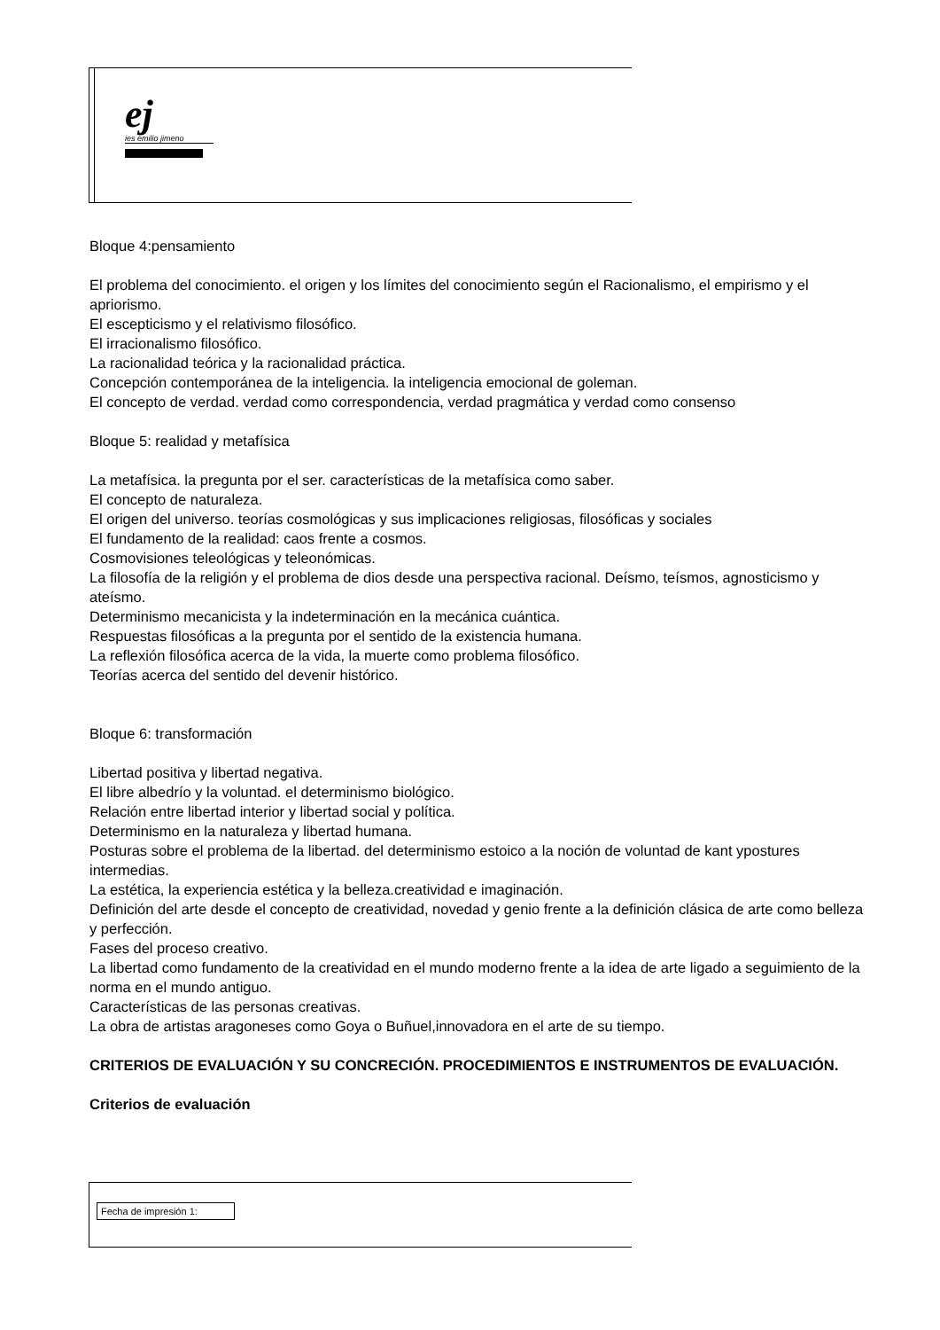ej
ies emilio jimeno
Bloque 4:pensamiento
El problema del conocimiento. el origen y los límites del conocimiento según el Racionalismo, el empirismo y el apriorismo.
El escepticismo y el relativismo filosófico.
El irracionalismo filosófico.
La racionalidad teórica y la racionalidad práctica.
Concepción contemporánea de la inteligencia. la inteligencia emocional de goleman.
El concepto de verdad. verdad como correspondencia, verdad pragmática y verdad como consenso
Bloque 5: realidad y metafísica
La metafísica. la pregunta por el ser. características de la metafísica como saber.
El concepto de naturaleza.
El origen del universo. teorías cosmológicas y sus implicaciones religiosas, filosóficas y sociales
El fundamento de la realidad: caos frente a cosmos.
Cosmovisiones teleológicas y teleonómicas.
La filosofía de la religión y el problema de dios desde una perspectiva racional. Deísmo, teísmos, agnosticismo y ateísmo.
Determinismo mecanicista y la indeterminación en la mecánica cuántica.
Respuestas filosóficas a la pregunta por el sentido de la existencia humana.
La reflexión filosófica acerca de la vida, la muerte como problema filosófico.
Teorías acerca del sentido del devenir histórico.
Bloque 6: transformación
Libertad positiva y libertad negativa.
El libre albedrío y la voluntad. el determinismo biológico.
Relación entre libertad interior y libertad social y política.
Determinismo en la naturaleza y libertad humana.
Posturas sobre el problema de la libertad. del determinismo estoico a la noción de voluntad de kant ypostures intermedias.
La estética, la experiencia estética y la belleza.creatividad e imaginación.
Definición del arte desde el concepto de creatividad, novedad y genio frente a la definición clásica de arte como belleza y perfección.
Fases del proceso creativo.
La libertad como fundamento de la creatividad en el mundo moderno frente a la idea de arte ligado a seguimiento de la norma en el mundo antiguo.
Características de las personas creativas.
La obra de artistas aragoneses como Goya o Buñuel,innovadora en el arte de su tiempo.
CRITERIOS DE EVALUACIÓN Y SU CONCRECIÓN. PROCEDIMIENTOS E INSTRUMENTOS DE EVALUACIÓN.
Criterios de evaluación
Fecha de impresión 1: